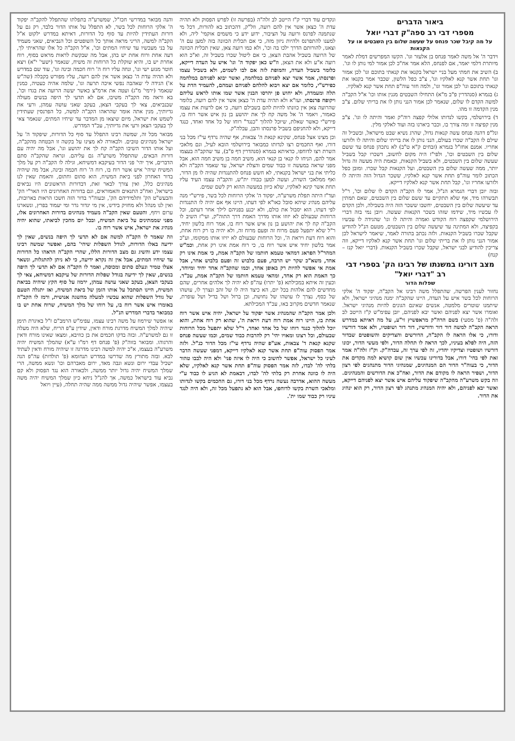ביאור הדברים
מספרי דבי רב ספה"ק דברי יואל
על מה קיבל שכר פנחס על שעשה שלום בין השבטים או על הקנאות
וידבר ה' אל משה לאמר פנחס בן אלעזר וגו'. הקשו המפרשים דמלת לאמר מיותרת דלמי יאמר, אם לפנחס, הלא אמר אח"כ לכן אמור למי נותן לו וגו'.
ב) השיב את חמתי מעל בניי ישראל בקנאו את קנאתי בתוכם וגו' לכן אמור וגו' תחת אשר קנא לאלקיו וגו', צ"ב כפל הלשון, שכבר אמר בקנאו את קנאתי בתוכם וגו' לכן אמור וגו', ולמה חזר עוה"פ תחת אשר קנא לאלקיו.
ג) בגמרא (סנהדרין פ"ב מ"א) התחילו השבטים מגנין אותו וכו' א"ל הקב"ה למשה הקדם לו שלום, שנאמר לכן אמור הנני נותן לו את בריתי שלום. צ"ב מנין הקדמה זו מהו.
ד) בירושלמי, בקשו לנדותו אלולי קפצה רוה"ק ואמר והיתה לו וגו'. צ"ב מנין קפיצה זו ומה צורך בו, וכבר ביארנו בזה ועוד לאלקי מלין.
ונל"פ דהנה פנחס עשה קנאות גדול, שהרג נשיא שבט מישראל, ובשביל זה שילם לו הקב"ה שכרו בעולם, הנני נותן לו את בריתי שלום והיתה לו ולזרעו אחריו. אמנם אחז"ל בגמרא (זבחים ק"א ט"ב) לא נתכהן פנחס עד ששם שלום בין השבטים וכו', ולפי"ז היה מקום לחשוב, דשכרו קבל בשביל שעשה שלום בין השבטים, ולא בשביל הקנאות, ובאמת היה מעשה זה גדול יותר, ממה שעשה שלום בין השבטים, ועל הקנאות קבל שכרו. ומובן כפל הכתוב לומר עוה"פ תחת אשר קנא לאלקיו, ששכר הגדול הזה והיתה לו ולזרעו אחריו וגו', קבל תחת אשר קנא לאלקיו דייקא.
ובזה יובן דברי הגמרא הנ"ל, אמר לו הקב"ה הקדם לו שלום וכו', ר"ל תבשרהו מיד, אף שלא תתקיים עד ששם שלום בין השבטים, שאם תמתין עד שיעשה שלום בין השבטים, יחשבו ששכר הזה היה בשבילה, ולכן הקדם לו עכשיו מיד, שידמו שזהו בשכר הקנאות שעשה. ויובן נמי בזה דברי הירושלמי שקפצה רוח הקודש ואמרה והיתה לו וגו' שהגידה לו עכשיו בקפיצה, ולא המתינה עד שיעשה שלום בין השבטים, מטעם הנ"ל להודיע שקבל שכרו בשביל הקנאות. ולזה נכתב בתורה לאמר, שיאמר לישראל לכן אמור הנני נותן לו את בריתי שלום וגו' תחת אשר קנא לאלקיו דייקא, וזה צריכין להודיע לבני ישראל, שקבל שכרו בשביל הקנאות. (דברי יואל קנז – קנח)
מצב דורינו במשנתו של רבינו הק' בספרי דבי רב "דברי יואל"
שפלות הדור
נחזור לענין הפרשה, שהתפלל משה רבינו אל הקב"ה, יפקוד ה' אלקי הרוחות לכל בשר איש על העדה, היינו שהקב"ה ימנה מנהיגי ישראל, ולא שיתמנו שוטרים מלמטה, אנשים שאינם הגונים להיות מנהיגי ישראל. ואומרו אשר יצא לפניהם ואשר יבא לפניהם, יובן עפימ"ש ק"ז הייטב לב זלה"ה (פ' מסעי) בשם הרה"ק מראפשיץ זי"ע, על מה דאיתא במדרש הראה הקב"ה למשה דור דור ודורשיו, דור דור ושופטיו, ולא אמר דורשיו ודורו, כי אלו הראה לו הקב"ה, הדורשים והצדיקים והשופטים שבדור הזה, היה לפלא בעיניו, לכך הראה לו תחלה הדור, ולפי מעשי הדור, יכונו דורשיו ושופטיו וצדיקיו יחדיו, זה לפי ערך זה, עכדה"ק. וק"ז זלה"ה אמר זאת לפי בחי' דורו, אבל בדורינו עכשיו אין שום קושיא למה מקדים את הדור, כי בעוה"ר הדור הם המנהיגים, שמנהיגי הדור מתנהגים לפי רצון הדור, ושפיר הראה לו מקודם את הדור, ואח"כ את הדורשים והמנהיגים. וזה בקש משרע"ה מהקב"ה שיפקוד עליהם איש אשר יצא לפניהם דייקא, ואשר יבא לפניהם, ולא יהיה המנהיג מתנהג לפי רצון הדור, רק הוא ינהיג את הדור.
ונקדים עוד דברי ק"ז הייטב לב זלה"ה (בפרשה זו) לפרש הפסוק ולא תהיה עדת ה' כצאן אשר אין להם רועה, וזל"ק, דהכתוב בא להורות, דכל מי שנתמנה לפרנס ורועה על הציבור, ידוע ידע כי משמים אוקמי' ליה, ולא למענו להתפרנס ולהיות ניזון מזה, כי אם תכלית הכוונה בזה למען עם ה' וצאנו, להורותם הדרך ילכו בה וכו', ולא כמו רועה צאן, שאין תכלית הכוונה של הרועה בשביל אהבת הצאן, כי אם ליטול שכרו בשביל זה, וא"כ הוא רועה א"ע ולא את הצאן, וז"ש כאן יפקוד ה' וגו' איש על העדה דייקא, כלומר בשביל העדה, והמופת לזה אם לבו לשמים, ולא בשביל עצמו ופרנסתו, אמר אשר יצא לפניהם במלחמה, ואשר יבוא לפניהם במלחמה כפירש"י, כלומר אם יצא ויבוא להלחם לפניהם ועמהם, להעמיד הדת על תלה ומעמדה, ולא יחוש פן יהרסו הבנין אשר שמו אותו לראש עליהם ויקופח פרנסתו, ועז"א ולא תהיה עדת ה' כצאן אשר אין להם רועה, כלומר שהרועה צאן אין כוונתו להיות להם בשבילם רועה, כי אם לרעות את עצמו כאמור, ויאמר ה' אל משה קח לך את יהושע בן נון איש אשר רוח בו, פירש"י כאשר שאלת, שיוכל להלוך "כנגד" רוחו של כל אחד ואחד, כנגד דייקא, ולא להחניפם בשביל פרנסתו והבן, עכלה"ק.
וכן מצינו אצל פנחס, שקינא קנאת ה' צבאות, אף שהיה נרדף עי"ז מכל בני דורו, ואף החכמים רצו לנדותו כמבואר בירושלמי הובא לעיל, וגם מלאכי השרת רצו לדוחפו, כדאיתא בגמרא (סנהדרין דף פ"ב), עד שהקב"ה בעצמו אמר להם, הניחו לו קנאי בן קנאי הוא, משיב חמה בן משיב חמה הוא, אבל מפני שראה במעשה זו כבוד שמים והצלת ישראל, עד שאמר הקב"ה ולא כליתי את בני ישראל בקנאתי, לא חשש פנחס להתנגדות שהיה לו מן הדור, ואף ממלאכי השרת, ועשה למען כבודו ית"ש, והקב"ה עצמו העיד עליו תחת אשר קינא לאלקיו, שלא כיוון במעשה ההוא רק לשם שמים.
ועד"ז היתה תפלת משרע"ה, יפקוד ה' אלקי הרוחות לכל בשר, פירש"י מנה עליהם מנהיג שיהא סובל כאו"א לפי דעתו, היינו אף אם יהיה לו התנגדות לפי דעתו, הוא יסבול את כולם, ולא יכנע בפניהם לילך אחר דעתם, וכל הרוחות שבעולם לא יזוזו אותו מדרך האמת דרך התוה"ק, ועי"ז השיב לו הקב"ה קח לך את יהושע בן נון איש אשר רוח בו, אמר רוח בלשון יחיד, ר"ל שלא יתפעל פעם מרוח זה ופעם מרוח זה, ולא יהיה בו רק רוח אחת, והוא רוח דעת ויראת ה', וכל הרוחות שבעולם לא יזיזו אותו ממקומו, וע"כ אמר בלשון יחיד איש אשר רוח בו, כי רוח אמת אינו רק אחת, וכמ"ש המהר"ל הפראג דמהאי טעמא חותמו של הקב"ה אמת, כי אמת אינו רק אחד, משא"כ שקר יש הרבה, פעם בלבוש זה ופעם בלבוש אחר, אבל אמת אי אפשר להיות רק באופן אחד, וכמו שהקב"ה אחד יחיד ומיוחד, כך האמת הוא רק אחד, ומהאי טעמא חותמו של הקב"ה אמת, עכ"ד. וכעין זה איתא במכילתא (פ' יתרו) עה"פ לא יהיה לך אלהים אחרים, שהם מחדשים להם אלהות בכל יום, הא כיצד היה לו של זהב ונצרך לו, עושהו של כסף, נצרך לו עושהו של נחושת, וכן ברזל ושל בדיל ושל עופרת, שנאמר חדשים מקרוב באו, עכ"ד המכילתא.
ולכן אמר הקב"ה שהמנהיג אשר יפקוד על ישראל, יהיה איש אשר רוח אחת בו, היינו רוח אמת רוח דעת ויראת ה', שהוא רק רוח אחת, והוא יוכל להלוך כנגד רוחו של כל אחד ואחד, ר"ל שלא יתפעל מכל הרוחות שבעולם, וכל רצונו ומאויו יהי' רק להרבות כבוד שמים, וכמו שעשה פנחס שקנא קנאת ד' צבאות, אע"פ שהיה נרדף עי"ז מכל הדור כנ"ל. ולזה אמר הפסוק עוה"פ תחת אשר קנא לאלקיו דייקא, דמפני שעשה הדבר לעיני כל ישראל, אפשר לחשוב כי היה לו איזה פני' ולא היה לבבו טהור בלתי לה' לבדו, לזה אמר הפסוק עוה"פ תחת אשר קנא לאלקיו, שלא היה לו כוונה אחרת רק בלתי לה' לבדו, דבאמת לא הגיע לו כבוד ע"י מעשה ההוא, אדרבה נעשה נרדף מכל בני דורו, גם החכמים בקשו לנדותו ומלאכי השרת בקשו לדוחפו, אבל הוא לא נתפעל מכל זה, ולא היה לנגד עיניו רק כבוד שמו ית'.
והנה מבואר במדרשי חכז"ל, שמשרע"ה בתפלתו שהתפלל להקב"ה יפקוד ה' אלקי הרוחות לכל בשר, לא התפלל על אותו הדור בלבד, רק גם על דורות העתידין להיות עד סוף כל הדורות, דאיתא במדרש ילקוט א"ל הקב"ה למשה, הריני מראה אותך כל השופטים וכל הנביאים, שאני מעמיד על בני מעכשיו עד שיחיו המתים וכו', א"ל הקב"ה כל אלו שהראיתי לך, דעה אחת ורוח אחת יש בהן, אבל מה שבקשת לראות מראש בסוף, רוח אחרת יש בו, והיא שוקלת כל הרוחות זה משיח, שנאמר (ישעי' י"א) ויצא חוטר מגזע ישי וגו', ונחה עליו רוח ה' רוח חכמה ובינה וגו', עוד שם במדרש ולא תהיה עדת ה' כצאן אשר אין להם רועה, עליו מפורש בקבלה (שה"ש א') הגידה לי שאהבה נפשי איכה תרעה וגו', שלמה אהיה כעטיה, כמנין שנאמר (ירמי' מ"ג) ועטה את ארמ"צ כאשר יעשה הרועה את בגדו וכו', בא וראה מה הקב"ה משיבו, אם לא תדעי לך היפה בנשים מעולה שבנביאים, צאי לך בעקבי הצאן, בעקב שאני עושה עמהן, ורעי את גדיותיך, מנין אתה אומר שהראהו הקב"ה למשה, כל הפרנסין שעתידין לשמש את ישראל, מיום שיצאו מן המדבר עד שיחיו המתים, שנאמר צאי לך בעקבי הצאן ורעי את גדיותיך, עכ"ד המדרש.
מבואר מכל זה, שמשה רבינו התפלל עד סוף כל הדורות, שיפקוד ה' על ישראל מנהיגים טובים. ולכאורה לא מצינו על בקשה זו הבטחה מהקב"ה, ועל אותו הדור השיבו הקב"ה קח לך את יהושע וגו', אבל מה יהיה עם דורות הבאים, שהתפלל משרע"ה גם עליהם. ונראה שהקב"ה סתם הדברים, איך יהי' פני הדור בעיקבא דמשיחא, וגילה לו הקב"ה רק על מלך המשיח שיהי' איש אשר רוח בו, רוח ה' רוח חכמה ובינה, אבל מה שיהיה בדור האחרון לפני ביאת המשיח, הוא סתום וחתום, והאמת שאין לנו מנהיגים כלל, ואין צורך לבאר זאת, דבדורות הראשונים היו נביאים בישראל, ואח"כ התנאים והאמוראים, וגם בדורות האחרונים היו האר"י הק' והבעש"ט הק' ותלמידיהם הק', ובעוה"ר בדור הזה חשכו הראות בארובות, ואין לנו מנהל ולא מחזיק בידינו, אין מי יגדור גדר ומי יעמוד בפרץ, ונשארנו ערום ויחף, והטעם שאין הקב"ה מעמיד מנהיגים בדורות האחרונים אלו, מפני שממתינים על ביאת המשיח, ובכל יום מחכין לביאתו, שהוא יהיה מנהיג את ישראל, איש אשר רוח בו.
וזה שאמר לו הקב"ה למשה אם לא תדעי לך היפה בנשים, שאין לך ידיעה באלו הדורות, לגודל השפלות שיהי' בהם, ואפשר שמשה רבינו עצמו ידע והשיג גם מצב הדורות הללו, שהרי הקב"ה הראהו כל הדורות עד שיחיו המתים, אבל אין זה נקרא ידיעה, כי לא ניתן להתגלות, ונשאר אצלו טמיר ונעלם סתום ומכוסה, ואמר לו הקב"ה אם לא תדעי לך היפה בנשים, שאין לך ידיעה בגודל שפלות הדורות של עיקבא דמשיחא, צאי לך בעקבי הצאן, בעקב שאני עושה עמהן, ירמוז על סוף הקץ שיהיה בביאת המשיח, היינו תסתכל על אותו הזמן של ביאת המשיח, ואז יתגלה הטעם של גודל השפלות שהוא עכשיו למעלה מהשגה אנושית, ורמז לו הקב"ה באומרו איש אשר רוח בו, על רוחו של מלך המשיח, שרוח אחת יש בו כמבואר בדברי המדרש הנ"ל.
או אפשר שירמוז על משה רבינו עצמו, עפימ"ש הרמב"ם ז"ל באיגרת תימן שיהיה למלך המשיח מדרגת מורח ודאין, שידין ע"פ הריח, שלא היה מעלה זו גם למשרע"ה. ובזה בדקו חכמים את בן כוזיבא, ומצאו שאינו מורח ודאין והרגוהו. ומבואר בזוה"ק (פ' פנחס דף רמ"ו ע"א) שהמלך המשיח יהיה משרע"ה בעצמו, א"כ יהיה למשה רבינו מדרגה זו שיהיה מורח ודאין לעתיד לבא. ובזה מתורץ מה שדרשו במדרש תנחומא (פ' תולדות) עה"פ הנה ישכיל עבדי ירום ונשא וגבה מאד, ירום מאברהם וכו' ונשא ממשה, הרי שמלך המשיח יהיה גדול יותר ממשה, ולכאורה הוא נגד הפסוק ולא קם נביא עוד בישראל כמשה, אך להנ"ל ניחא כיון שמלך המשיח יהיה משה בעצמו, אפשר שיהיה גדול ממשה ממה שהיה תחלה, (עיין ויואל